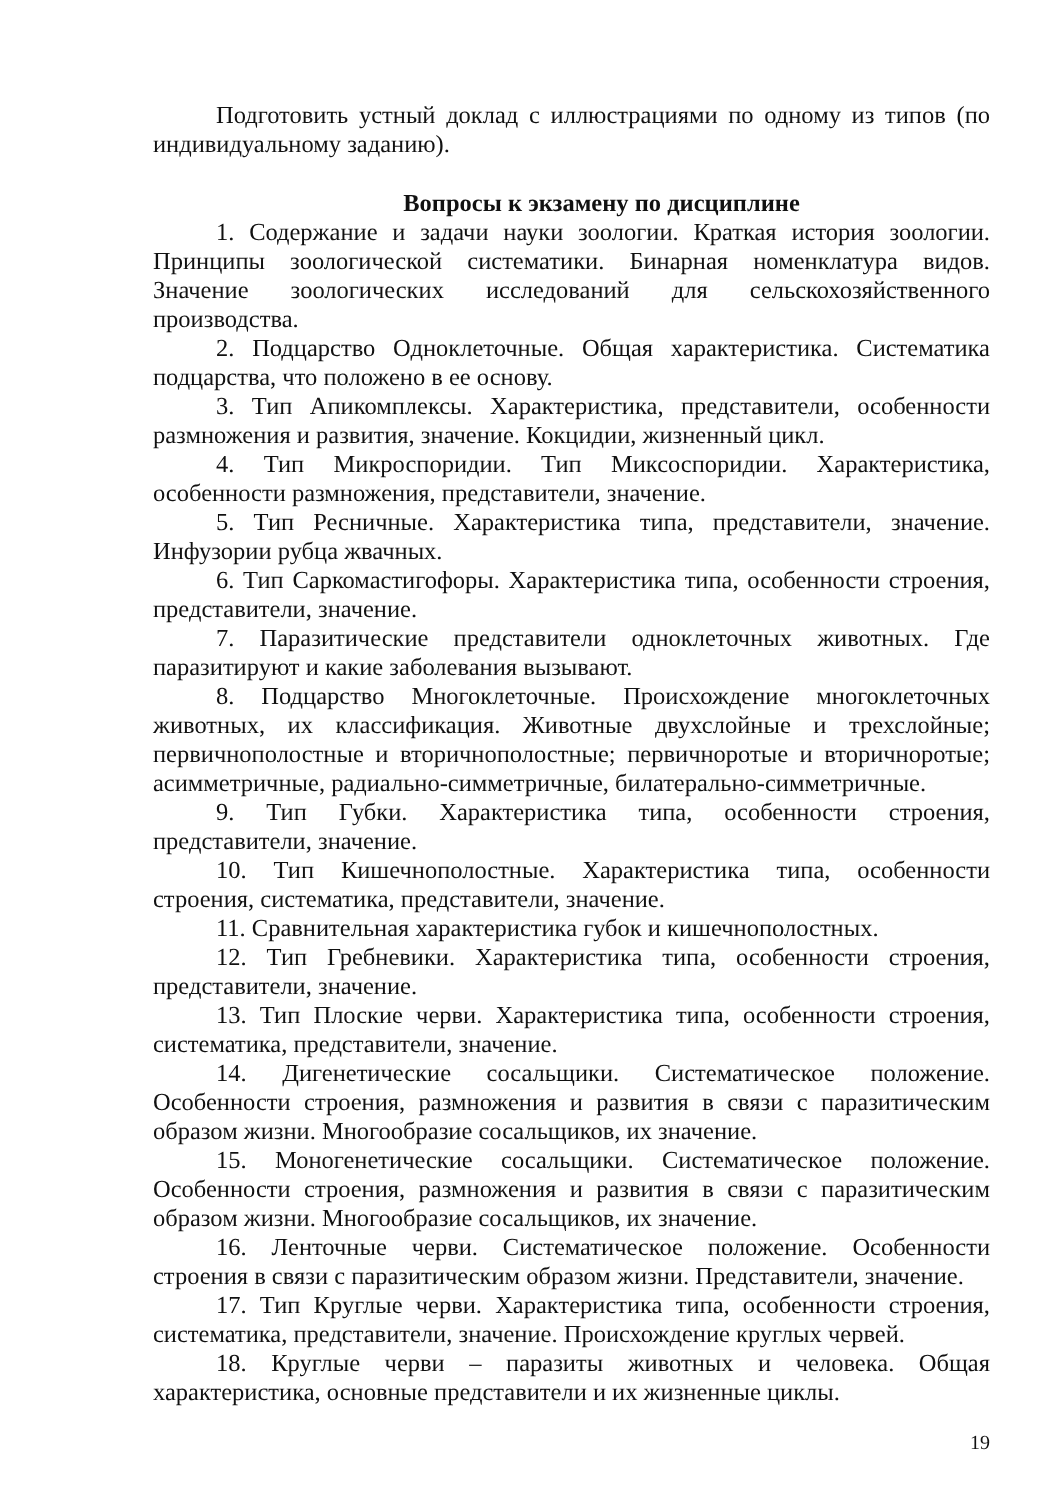Подготовить устный доклад с иллюстрациями по одному из типов (по индивидуальному заданию).
Вопросы к экзамену по дисциплине
1. Содержание и задачи науки зоологии. Краткая история зоологии. Принципы зоологической систематики. Бинарная номенклатура видов. Значение зоологических исследований для сельскохозяйственного производства.
2. Подцарство Одноклеточные. Общая характеристика. Систематика подцарства, что положено в ее основу.
3. Тип Апикомплексы. Характеристика, представители, особенности размножения и развития, значение. Кокцидии, жизненный цикл.
4. Тип Микроспоридии. Тип Миксоспоридии. Характеристика, особенности размножения, представители, значение.
5. Тип Ресничные. Характеристика типа, представители, значение. Инфузории рубца жвачных.
6. Тип Саркомастигофоры. Характеристика типа, особенности строения, представители, значение.
7. Паразитические представители одноклеточных животных. Где паразитируют и какие заболевания вызывают.
8. Подцарство Многоклеточные. Происхождение многоклеточных животных, их классификация. Животные двухслойные и трехслойные; первичнополостные и вторичнополостные; первичноротые и вторичноротые; асимметричные, радиально-симметричные, билатерально-симметричные.
9. Тип Губки. Характеристика типа, особенности строения, представители, значение.
10. Тип Кишечнополостные. Характеристика типа, особенности строения, систематика, представители, значение.
11. Сравнительная характеристика губок и кишечнополостных.
12. Тип Гребневики. Характеристика типа, особенности строения, представители, значение.
13. Тип Плоские черви. Характеристика типа, особенности строения, систематика, представители, значение.
14. Дигенетические сосальщики. Систематическое положение. Особенности строения, размножения и развития в связи с паразитическим образом жизни. Многообразие сосальщиков, их значение.
15. Моногенетические сосальщики. Систематическое положение. Особенности строения, размножения и развития в связи с паразитическим образом жизни. Многообразие сосальщиков, их значение.
16. Ленточные черви. Систематическое положение. Особенности строения в связи с паразитическим образом жизни. Представители, значение.
17. Тип Круглые черви. Характеристика типа, особенности строения, систематика, представители, значение. Происхождение круглых червей.
18. Круглые черви – паразиты животных и человека. Общая характеристика, основные представители и их жизненные циклы.
19